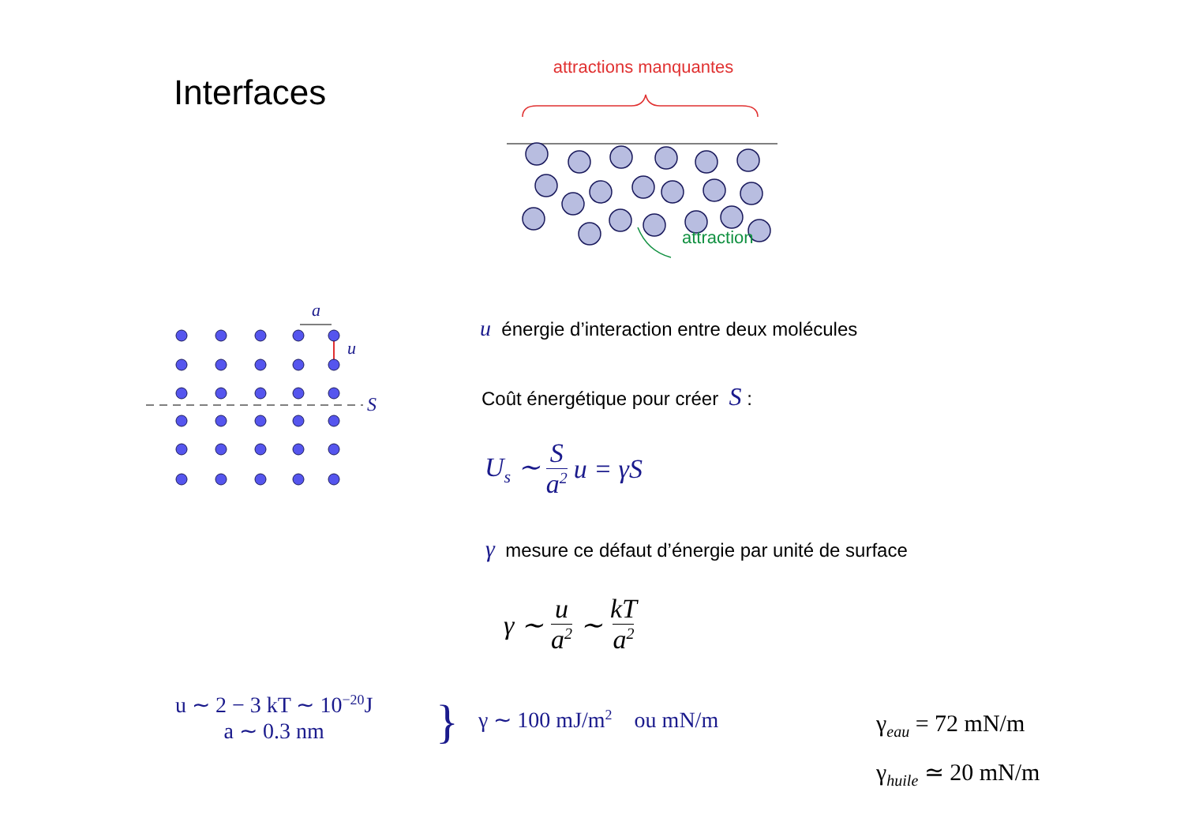Interfaces
attractions manquantes
attraction
a
u
S
u énergie d’interaction entre deux molécules
Coût énergétique pour créer S :
U<sub>s</sub> ∼ S a<sup>2</sup> u = γS
γ mesure ce défaut d’énergie par unité de surface
γ ∼ u a<sup>2</sup> ∼ kT a<sup>2</sup>
u ∼ 2 − 3 kT ∼ 10<sup>−20</sup>J
a ∼ 0.3 nm
} γ ∼ 100 mJ/m<sup>2</sup> ou mN/m
γ<sub>eau</sub> = 72 mN/m
γ<sub>huile</sub> ≃ 20 mN/m